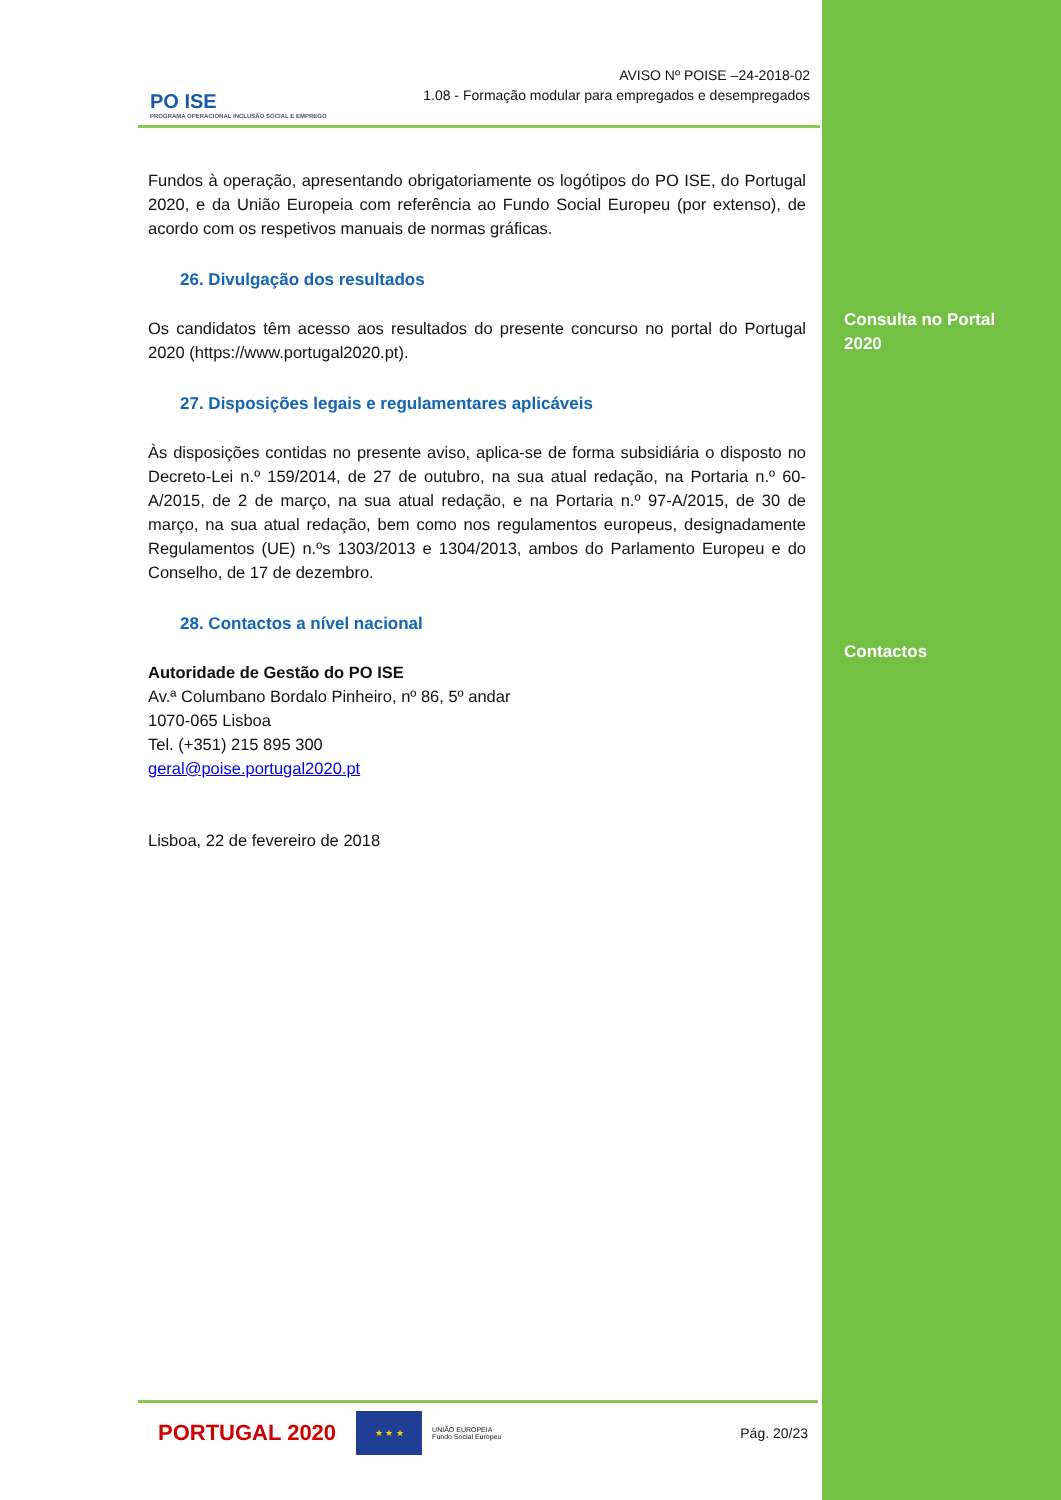PO ISE
PROGRAMA OPERACIONAL INCLUSÃO SOCIAL E EMPREGO
AVISO Nº POISE –24-2018-02
1.08 - Formação modular para empregados e desempregados
Fundos à operação, apresentando obrigatoriamente os logótipos do PO ISE, do Portugal 2020, e da União Europeia com referência ao Fundo Social Europeu (por extenso), de acordo com os respetivos manuais de normas gráficas.
26. Divulgação dos resultados
Os candidatos têm acesso aos resultados do presente concurso no portal do Portugal 2020 (https://www.portugal2020.pt).
27. Disposições legais e regulamentares aplicáveis
Às disposições contidas no presente aviso, aplica-se de forma subsidiária o disposto no Decreto-Lei n.º 159/2014, de 27 de outubro, na sua atual redação, na Portaria n.º 60-A/2015, de 2 de março, na sua atual redação, e na Portaria n.º 97-A/2015, de 30 de março, na sua atual redação, bem como nos regulamentos europeus, designadamente Regulamentos (UE) n.ºs 1303/2013 e 1304/2013, ambos do Parlamento Europeu e do Conselho, de 17 de dezembro.
28. Contactos a nível nacional
Autoridade de Gestão do PO ISE
Av.ª Columbano Bordalo Pinheiro, nº 86, 5º andar
1070-065 Lisboa
Tel. (+351) 215 895 300
geral@poise.portugal2020.pt
Lisboa, 22 de fevereiro de 2018
Consulta no Portal
2020
Contactos
PORTUGAL 2020
★ ★ ★
UNIÃO EUROPEIA
Fundo Social Europeu
Pág. 20/23